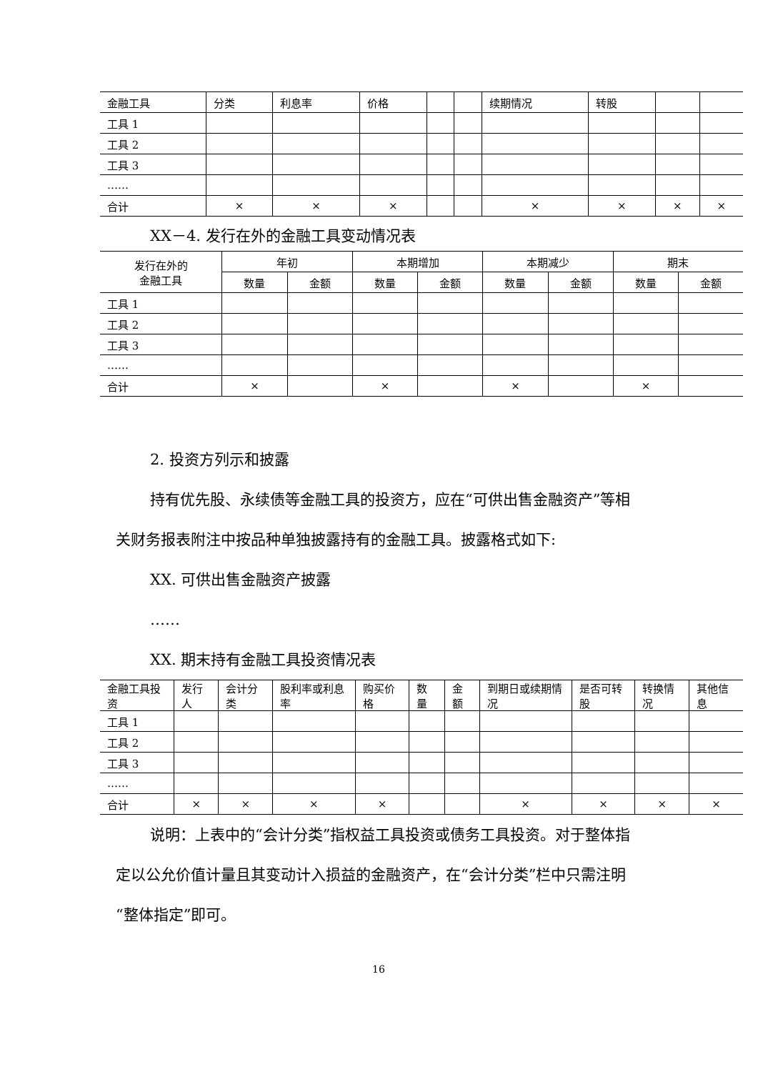| 金融工具 | 分类 | 利息率 | 价格 | | | 续期情况 | 转股 | | |
| --- | --- | --- | --- | --- | --- | --- | --- | --- | --- |
| 工具 1 | | | | | | | | | |
| 工具 2 | | | | | | | | | |
| 工具 3 | | | | | | | | | |
| …… | | | | | | | | | |
| 合计 | × | × | × | | | × | × | × | × |
XX－4. 发行在外的金融工具变动情况表
| 发行在外的 金融工具 | 年初 | | 本期增加 | | 本期减少 | | 期末 | |
| --- | --- | --- | --- | --- | --- | --- | --- | --- |
| | 数量 | 金额 | 数量 | 金额 | 数量 | 金额 | 数量 | 金额 |
| 工具 1 | | | | | | | | |
| 工具 2 | | | | | | | | |
| 工具 3 | | | | | | | | |
| …… | | | | | | | | |
| 合计 | × | | × | | × | | × | |
2. 投资方列示和披露
持有优先股、永续债等金融工具的投资方，应在“可供出售金融资产”等相关财务报表附注中按品种单独披露持有的金融工具。披露格式如下:
XX. 可供出售金融资产披露
……
XX. 期末持有金融工具投资情况表
| 金融工具投资 | 发行人 | 会计分类 | 股利率或利息率 | 购买价格 | 数量 | 金额 | 到期日或续期情况 | 是否可转股 | 转换情况 | 其他信息 |
| --- | --- | --- | --- | --- | --- | --- | --- | --- | --- | --- |
| 工具 1 | | | | | | | | | | |
| 工具 2 | | | | | | | | | | |
| 工具 3 | | | | | | | | | | |
| …… | | | | | | | | | | |
| 合计 | × | × | × | × | | | × | × | × | × |
说明：上表中的“会计分类”指权益工具投资或债务工具投资。对于整体指定以公允价值计量且其变动计入损益的金融资产，在“会计分类”栏中只需注明“整体指定”即可。
16